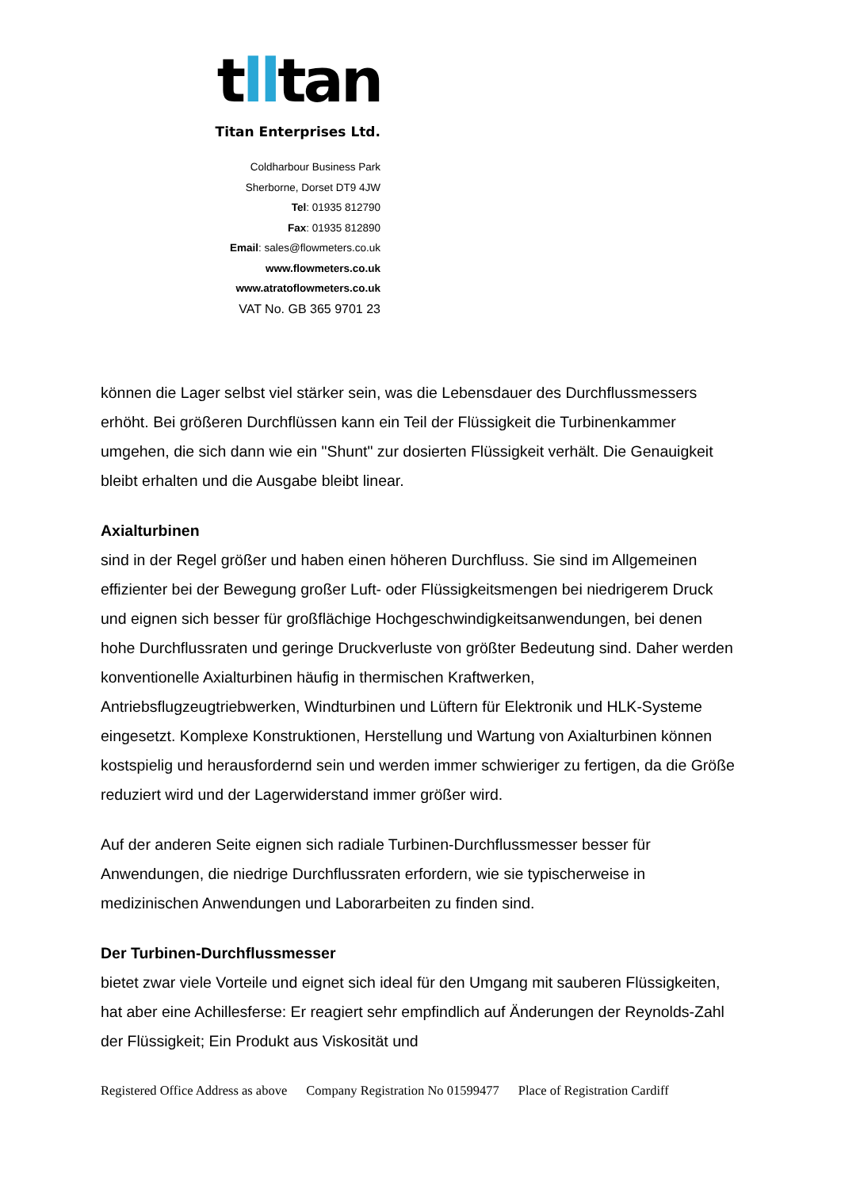tlltan
Titan Enterprises Ltd.
Coldharbour Business Park
Sherborne, Dorset DT9 4JW
Tel: 01935 812790
Fax: 01935 812890
Email: sales@flowmeters.co.uk
www.flowmeters.co.uk
www.atratoflowmeters.co.uk
VAT No. GB 365 9701 23
können die Lager selbst viel stärker sein, was die Lebensdauer des Durchflussmessers erhöht. Bei größeren Durchflüssen kann ein Teil der Flüssigkeit die Turbinenkammer umgehen, die sich dann wie ein "Shunt" zur dosierten Flüssigkeit verhält. Die Genauigkeit bleibt erhalten und die Ausgabe bleibt linear.
Axialturbinen
sind in der Regel größer und haben einen höheren Durchfluss. Sie sind im Allgemeinen effizienter bei der Bewegung großer Luft- oder Flüssigkeitsmengen bei niedrigerem Druck und eignen sich besser für großflächige Hochgeschwindigkeitsanwendungen, bei denen hohe Durchflussraten und geringe Druckverluste von größter Bedeutung sind. Daher werden konventionelle Axialturbinen häufig in thermischen Kraftwerken, Antriebsflugzeugtriebwerken, Windturbinen und Lüftern für Elektronik und HLK-Systeme eingesetzt. Komplexe Konstruktionen, Herstellung und Wartung von Axialturbinen können kostspielig und herausfordernd sein und werden immer schwieriger zu fertigen, da die Größe reduziert wird und der Lagerwiderstand immer größer wird.
Auf der anderen Seite eignen sich radiale Turbinen-Durchflussmesser besser für Anwendungen, die niedrige Durchflussraten erfordern, wie sie typischerweise in medizinischen Anwendungen und Laborarbeiten zu finden sind.
Der Turbinen-Durchflussmesser
bietet zwar viele Vorteile und eignet sich ideal für den Umgang mit sauberen Flüssigkeiten, hat aber eine Achillesferse: Er reagiert sehr empfindlich auf Änderungen der Reynolds-Zahl der Flüssigkeit; Ein Produkt aus Viskosität und
Registered Office Address as above Company Registration No 01599477 Place of Registration Cardiff